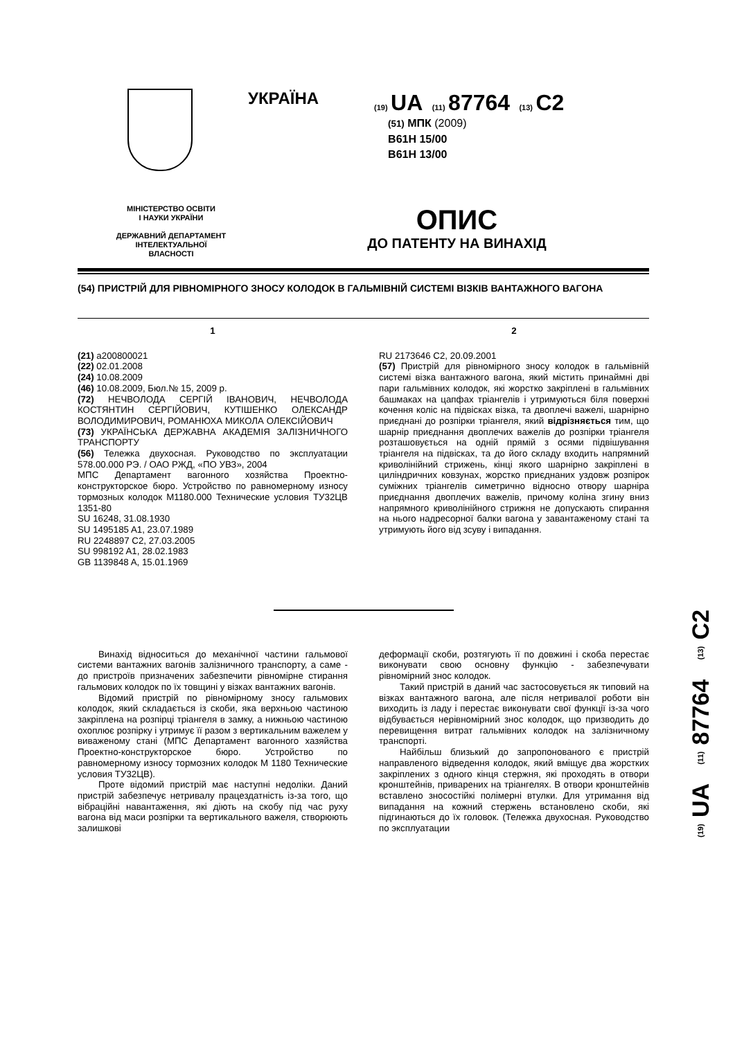УКРАЇНА
(19) UA (11) 87764 (13) C2
(51) МПК (2009)
B61H 15/00
B61H 13/00
МІНІСТЕРСТВО ОСВІТИ
І НАУКИ УКРАЇНИ
ДЕРЖАВНИЙ ДЕПАРТАМЕНТ
ІНТЕЛЕКТУАЛЬНОЇ
ВЛАСНОСТІ
ОПИС
ДО ПАТЕНТУ НА ВИНАХІД
(54) ПРИСТРІЙ ДЛЯ РІВНОМІРНОГО ЗНОСУ КОЛОДОК В ГАЛЬМІВНІЙ СИСТЕМІ ВІЗКІВ ВАНТАЖНОГО ВАГОНА
1
(21) a200800021
(22) 02.01.2008
(24) 10.08.2009
(46) 10.08.2009, Бюл.№ 15, 2009 р.
(72) НЕЧВОЛОДА СЕРГІЙ ІВАНОВИЧ, НЕЧВОЛОДА КОСТЯНТИН СЕРГІЙОВИЧ, КУТІШЕНКО ОЛЕКСАНДР ВОЛОДИМИРОВИЧ, РОМАНЮХА МИКОЛА ОЛЕКСІЙОВИЧ
(73) УКРАЇНСЬКА ДЕРЖАВНА АКАДЕМІЯ ЗАЛІЗНИЧНОГО ТРАНСПОРТУ
(56) Тележка двухосная. Руководство по эксплуатации 578.00.000 РЭ. / ОАО РЖД, «ПО УВЗ», 2004
МПС Департамент вагонного хозяйства Проектно-конструкторское бюро. Устройство по равномерному износу тормозных колодок М1180.000 Технические условия ТУ32ЦВ 1351-80
SU 16248, 31.08.1930
SU 1495185 A1, 23.07.1989
RU 2248897 C2, 27.03.2005
SU 998192 A1, 28.02.1983
GB 1139848 A, 15.01.1969
2
RU 2173646 C2, 20.09.2001
(57) Пристрій для рівномірного зносу колодок в гальмівній системі візка вантажного вагона, який містить принаймні дві пари гальмівних колодок, які жорстко закріплені в гальмівних башмаках на цапфах тріангелів і утримуються біля поверхні кочення коліс на підвісках візка, та двоплечі важелі, шарнірно приєднані до розпірки тріангеля, який відрізняється тим, що шарнір приєднання двоплечих важелів до розпірки тріангеля розташовується на одній прямій з осями підвішування тріангеля на підвісках, та до його складу входить напрямний криволінійний стрижень, кінці якого шарнірно закріплені в циліндричних ковзунах, жорстко приєднаних уздовж розпірок суміжних тріангелів симетрично відносно отвору шарніра приєднання двоплечих важелів, причому коліна згину вниз напрямного криволінійного стрижня не допускають спирання на нього надресорної балки вагона у завантаженому стані та утримують його від зсуву і випадання.
Винахід відноситься до механічної частини гальмової системи вантажних вагонів залізничного транспорту, а саме - до пристроїв призначених забезпечити рівномірне стирання гальмових колодок по їх товщині у візках вантажних вагонів.
Відомий пристрій по рівномірному зносу гальмових колодок, який складається із скоби, яка верхньою частиною закріплена на розпірці тріангеля в замку, а нижньою частиною охоплює розпірку і утримує її разом з вертикальним важелем у виваженому стані (МПС Департамент вагонного хазяйства Проектно-конструкторское бюро. Устройство по равномерному износу тормозних колодок М 1180 Технические условия ТУ32ЦВ).
Проте відомий пристрій має наступні недоліки. Даний пристрій забезпечує нетривалу працездатність із-за того, що вібраційні навантаження, які діють на скобу під час руху вагона від маси розпірки та вертикального важеля, створюють залишкові
деформації скоби, розтягують її по довжині і скоба перестає виконувати свою основну функцію - забезпечувати рівномірний знос колодок.
Такий пристрій в даний час застосовується як типовий на візках вантажного вагона, але після нетривалої роботи він виходить із ладу і перестає виконувати свої функції із-за чого відбувається нерівномірний знос колодок, що призводить до перевищення витрат гальмівних колодок на залізничному транспорті.
Найбільш близький до запропонованого є пристрій направленого відведення колодок, який вміщує два жорстких закріплених з одного кінця стержня, які проходять в отвори кронштейнів, приварених на тріангелях. В отвори кронштейнів вставлено зносостійкі полімерні втулки. Для утримання від випадання на кожний стержень встановлено скоби, які підгинаються до їх головок. (Тележка двухосная. Руководство по эксплуатации
(19) UA (11) 87764 (13) C2